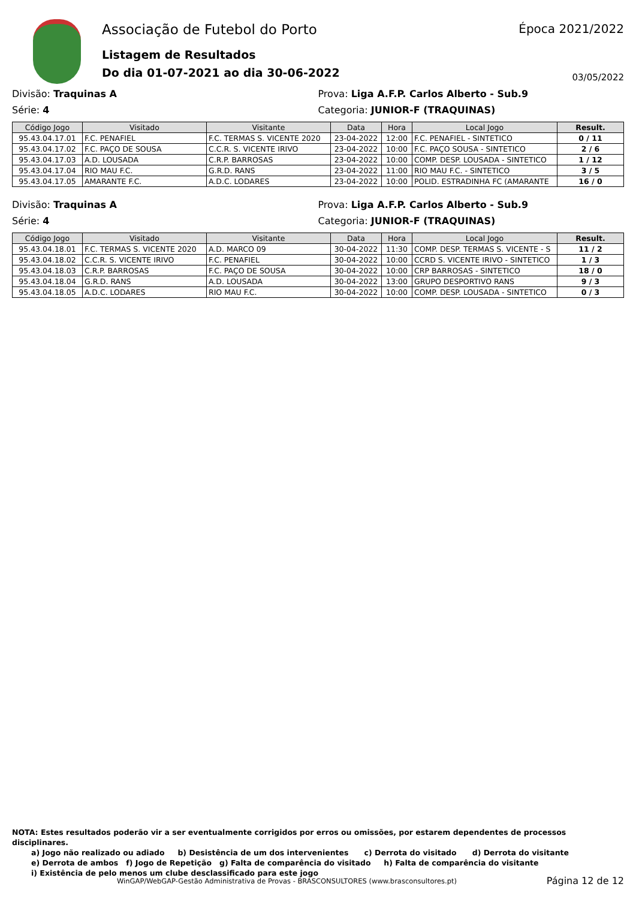Associação de Futebol do Porto
Listagem de Resultados
Do dia 01-07-2021 ao dia 30-06-2022
Época 2021/2022
03/05/2022
Divisão: Traquinas A Prova: Liga A.F.P. Carlos Alberto - Sub.9
Série: 4 Categoria: JUNIOR-F (TRAQUINAS)
| Código Jogo | Visitado | Visitante | Data | Hora | Local Jogo | Result. |
| --- | --- | --- | --- | --- | --- | --- |
| 95.43.04.17.01 | F.C. PENAFIEL | F.C. TERMAS S. VICENTE 2020 | 23-04-2022 | 12:00 | F.C. PENAFIEL - SINTETICO | 0 / 11 |
| 95.43.04.17.02 | F.C. PAÇO DE SOUSA | C.C.R. S. VICENTE IRIVO | 23-04-2022 | 10:00 | F.C. PAÇO SOUSA - SINTETICO | 2 / 6 |
| 95.43.04.17.03 | A.D. LOUSADA | C.R.P. BARROSAS | 23-04-2022 | 10:00 | COMP. DESP. LOUSADA - SINTETICO | 1 / 12 |
| 95.43.04.17.04 | RIO MAU F.C. | G.R.D. RANS | 23-04-2022 | 11:00 | RIO MAU F.C. - SINTETICO | 3 / 5 |
| 95.43.04.17.05 | AMARANTE F.C. | A.D.C. LODARES | 23-04-2022 | 10:00 | POLID. ESTRADINHA FC (AMARANTE | 16 / 0 |
Divisão: Traquinas A Prova: Liga A.F.P. Carlos Alberto - Sub.9
Série: 4 Categoria: JUNIOR-F (TRAQUINAS)
| Código Jogo | Visitado | Visitante | Data | Hora | Local Jogo | Result. |
| --- | --- | --- | --- | --- | --- | --- |
| 95.43.04.18.01 | F.C. TERMAS S. VICENTE 2020 | A.D. MARCO 09 | 30-04-2022 | 11:30 | COMP. DESP. TERMAS S. VICENTE - S | 11 / 2 |
| 95.43.04.18.02 | C.C.R. S. VICENTE IRIVO | F.C. PENAFIEL | 30-04-2022 | 10:00 | CCRD S. VICENTE IRIVO - SINTETICO | 1 / 3 |
| 95.43.04.18.03 | C.R.P. BARROSAS | F.C. PAÇO DE SOUSA | 30-04-2022 | 10:00 | CRP BARROSAS - SINTETICO | 18 / 0 |
| 95.43.04.18.04 | G.R.D. RANS | A.D. LOUSADA | 30-04-2022 | 13:00 | GRUPO DESPORTIVO RANS | 9 / 3 |
| 95.43.04.18.05 | A.D.C. LODARES | RIO MAU F.C. | 30-04-2022 | 10:00 | COMP. DESP. LOUSADA - SINTETICO | 0 / 3 |
NOTA: Estes resultados poderão vir a ser eventualmente corrigidos por erros ou omissões, por estarem dependentes de processos disciplinares.
a) Jogo não realizado ou adiado b) Desistência de um dos intervenientes c) Derrota do visitado d) Derrota do visitante
e) Derrota de ambos f) Jogo de Repetição g) Falta de comparência do visitado h) Falta de comparência do visitante
i) Existência de pelo menos um clube desclassificado para este jogo
WinGAP/WebGAP-Gestão Administrativa de Provas - BRASCONSULTORES (www.brasconsultores.pt) Página 12 de 12